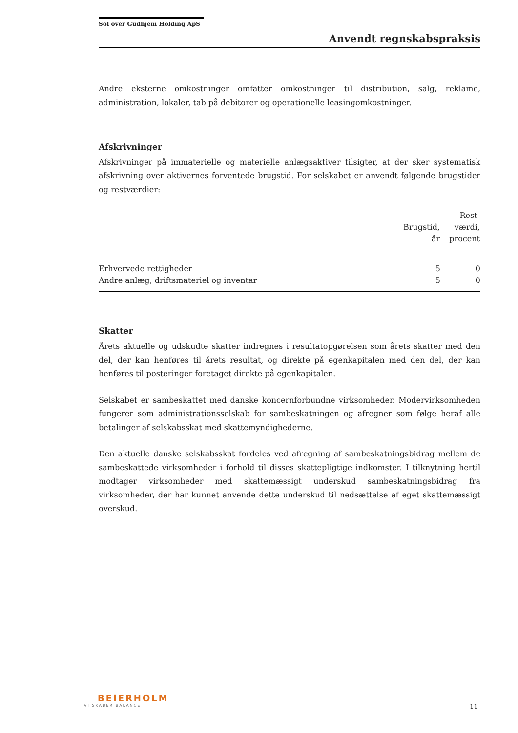Sol over Gudhjem Holding ApS
Anvendt regnskabspraksis
Andre eksterne omkostninger omfatter omkostninger til distribution, salg, reklame, administration, lokaler, tab på debitorer og operationelle leasingomkostninger.
Afskrivninger
Afskrivninger på immaterielle og materielle anlægsaktiver tilsigter, at der sker systematisk afskrivning over aktivernes forventede brugstid. For selskabet er anvendt følgende brugstider og restværdier:
| | Brugstid, år | Rest- værdi, procent |
| --- | --- | --- |
| Erhvervede rettigheder | 5 | 0 |
| Andre anlæg, driftsmateriel og inventar | 5 | 0 |
Skatter
Årets aktuelle og udskudte skatter indregnes i resultatopgørelsen som årets skatter med den del, der kan henføres til årets resultat, og direkte på egenkapitalen med den del, der kan henføres til posteringer foretaget direkte på egenkapitalen.
Selskabet er sambeskattet med danske koncernforbundne virksomheder. Modervirksomheden fungerer som administrationsselskab for sambeskatningen og afregner som følge heraf alle betalinger af selskabsskat med skattemyndighederne.
Den aktuelle danske selskabsskat fordeles ved afregning af sambeskatningsbidrag mellem de sambeskattede virksomheder i forhold til disses skattepligtige indkomster. I tilknytning hertil modtager virksomheder med skattemæssigt underskud sambeskatningsbidrag fra virksomheder, der har kunnet anvende dette underskud til nedsættelse af eget skattemæssigt overskud.
BEIERHOLM
VI SKABER BALANCE
11